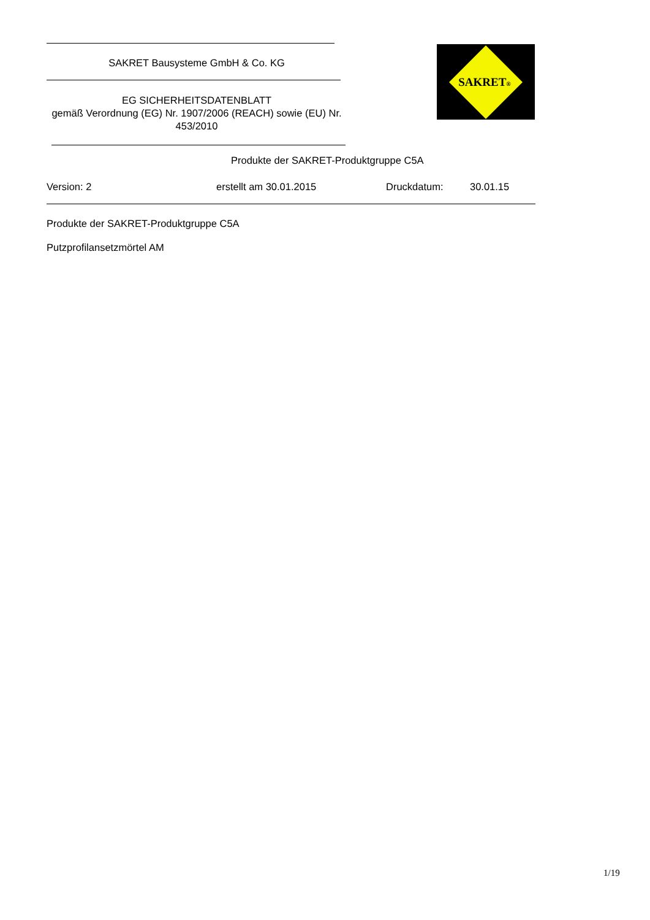SAKRET Bausysteme GmbH & Co. KG
EG SICHERHEITSDATENBLATT
gemäß Verordnung (EG) Nr. 1907/2006 (REACH) sowie (EU) Nr. 453/2010
SAKRET®
Produkte der SAKRET-Produktgruppe C5A
Version: 2 erstellt am 30.01.2015 Druckdatum: 30.01.15
Produkte der SAKRET-Produktgruppe C5A
Putzprofilansetzmörtel AM
1/19